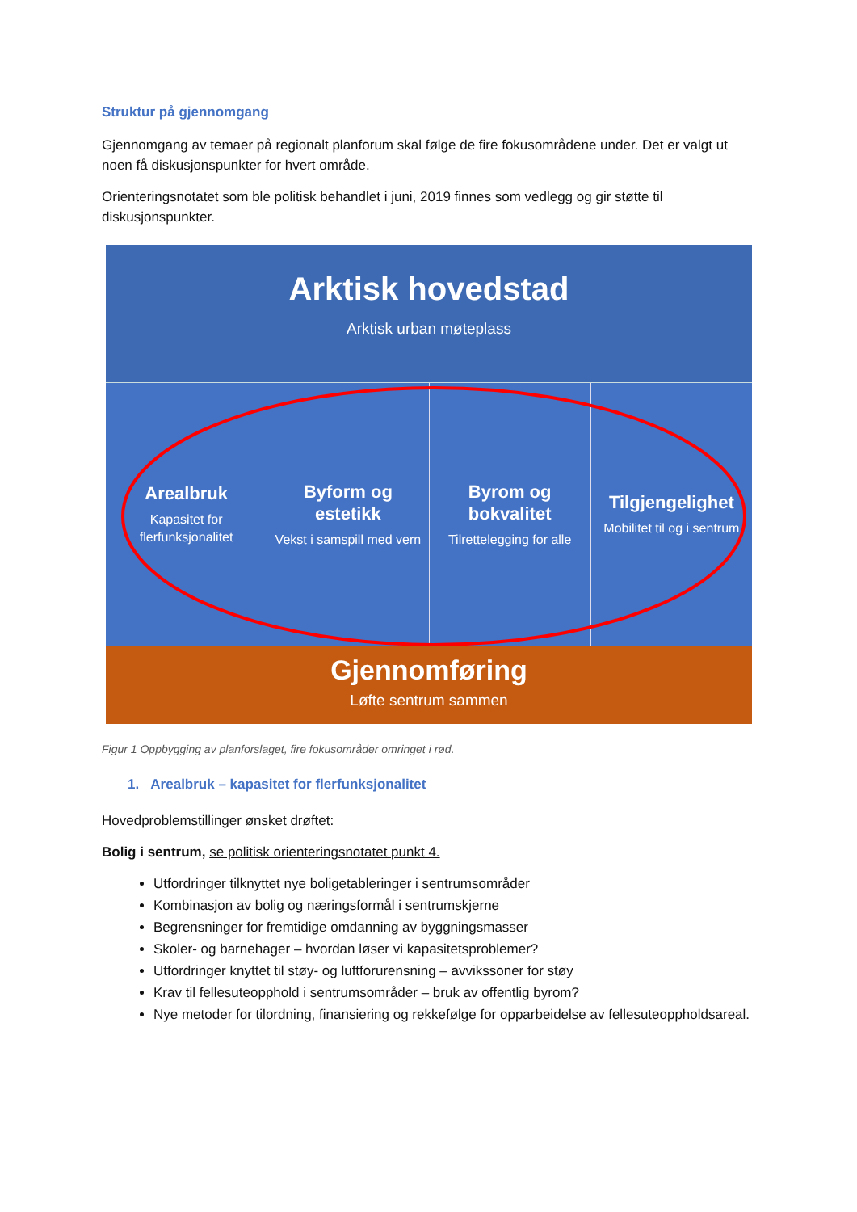Struktur på gjennomgang
Gjennomgang av temaer på regionalt planforum skal følge de fire fokusområdene under. Det er valgt ut noen få diskusjonspunkter for hvert område.
Orienteringsnotatet som ble politisk behandlet i juni, 2019 finnes som vedlegg og gir støtte til diskusjonspunkter.
Arktisk hovedstad
Arktisk urban møteplass
Arealbruk
Kapasitet for flerfunksjonalitet
Byform og estetikk
Vekst i samspill med vern
Byrom og bokvalitet
Tilrettelegging for alle
Tilgjengelighet
Mobilitet til og i sentrum
Gjennomføring
Løfte sentrum sammen
Figur 1 Oppbygging av planforslaget, fire fokusområder omringet i rød.
1. Arealbruk – kapasitet for flerfunksjonalitet
Hovedproblemstillinger ønsket drøftet:
Bolig i sentrum, se politisk orienteringsnotatet punkt 4.
Utfordringer tilknyttet nye boligetableringer i sentrumsområder
Kombinasjon av bolig og næringsformål i sentrumskjerne
Begrensninger for fremtidige omdanning av byggningsmasser
Skoler- og barnehager – hvordan løser vi kapasitetsproblemer?
Utfordringer knyttet til støy- og luftforurensning – avvikssoner for støy
Krav til fellesuteopphold i sentrumsområder – bruk av offentlig byrom?
Nye metoder for tilordning, finansiering og rekkefølge for opparbeidelse av fellesuteoppholdsareal.